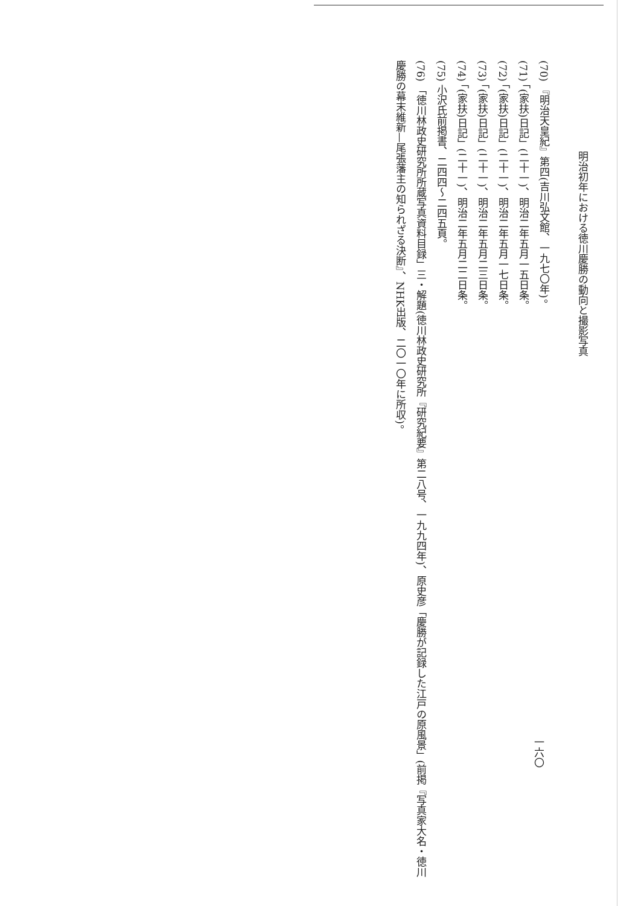明治初年における徳川慶勝の動向と撮影写真
(70) 『明治天皇紀』第四(吉川弘文館、一九七〇年)。
(71) 「(家扶)日記」(二十一)、明治二年五月一五日条。
(72) 「(家扶)日記」(二十一)、明治二年五月一七日条。
(73) 「(家扶)日記」(二十一)、明治二年五月二三日条。
(74) 「(家扶)日記」(二十一)、明治二年五月二二日条。
(75) 小沢氏前掲書、二四四～二四五頁。
(76) 「徳川林政史研究所所蔵写真資料目録」三・解題(徳川林政史研究所『研究紀要』第二八号、一九九四年)、原史彦「慶勝が記録した江戸の原風景」(前掲『写真家大名・徳川慶勝の幕末維新—尾張藩主の知られざる決断』、NHK出版、二〇一〇年に所収)。
一六〇